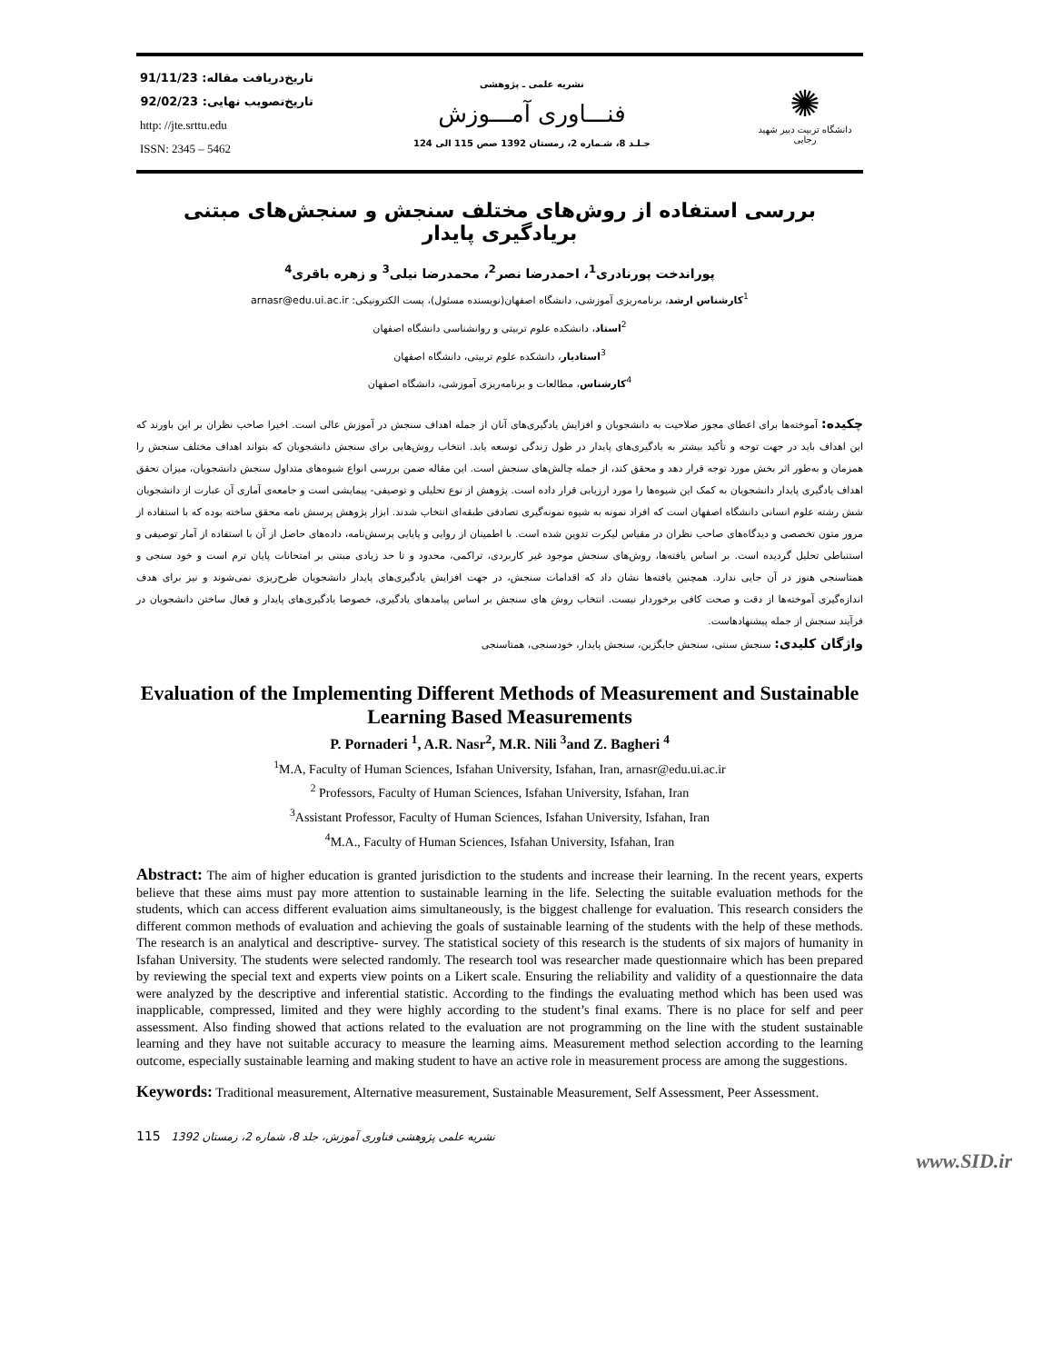تاریخ‌دریافت مقاله: 91/11/23
تاریخ‌تصویب نهایی: 92/02/23
http: //jte.srttu.edu
ISSN: 2345 – 5462
نشریه علمی ـ پژوهشی
فنـــاوری آمـــوزش
جـلـد 8، شـماره 2، زمستان 1392 صص 115 الی 124
✺
دانشگاه تربیت دبیر شهید رجایی
بررسی استفاده از روش‌های مختلف سنجش و سنجش‌های مبتنی بریادگیری پایدار
پوراندخت پورنادری<sup>1</sup>، احمدرضا نصر<sup>2</sup>، محمدرضا نیلی<sup>3</sup> و زهره باقری<sup>4</sup>
<sup>1</sup> کارشناس ارشد، برنامه‌ریزی آموزشی، دانشگاه اصفهان(نویسنده مسئول)، پست الکترونیکی: arnasr@edu.ui.ac.ir
<sup>2</sup> استاد، دانشکده علوم تربیتی و روانشناسی دانشگاه اصفهان
<sup>3</sup> استادیار، دانشکده علوم تربیتی، دانشگاه اصفهان
<sup>4</sup> کارشناس، مطالعات و برنامه‌ریزی آموزشی، دانشگاه اصفهان
چکیده: آموخته‌ها برای اعطای مجوز صلاحیت به دانشجویان و افزایش یادگیری‌های آنان از جمله اهداف سنجش در آموزش عالی است. اخیرا صاحب نظران بر این باورند که این اهداف باید در جهت توجه و تأکید بیشتر به یادگیری‌های پایدار در طول زندگی توسعه یابد. انتخاب روش‌هایی برای سنجش دانشجویان که بتواند اهداف مختلف سنجش را همزمان و به‌طور اثر بخش مورد توجه قرار دهد و محقق کند، از جمله چالش‌های سنجش است. این مقاله ضمن بررسی انواع شیوه‌های متداول سنجش دانشجویان، میزان تحقق اهداف یادگیری پایدار دانشجویان به کمک این شیوه‌ها را مورد ارزیابی قرار داده است. پژوهش از نوع تحلیلی و توصیفی- پیمایشی است و جامعه‌ی آماری آن عبارت از دانشجویان شش رشته علوم انسانی دانشگاه اصفهان است که افراد نمونه به شیوه نمونه‌گیری تصادفی طبقه‌ای انتخاب شدند. ابزار پژوهش پرسش نامه محقق ساخته بوده که با استفاده از مرور متون تخصصی و دیدگاه‌های صاحب نظران در مقیاس لیکرت تدوین شده است. با اطمینان از روایی و پایایی پرسش‌نامه، داده‌های حاصل از آن با استفاده از آمار توصیفی و استنباطی تحلیل گردیده است. بر اساس یافته‌ها، روش‌های سنجش موجود غیر کاربردی، تراکمی، محدود و تا حد زیادی مبتنی بر امتحانات پایان ترم است و خود سنجی و همتاسنجی هنوز در آن جایی ندارد. همچنین یافته‌ها نشان داد که اقدامات سنجش، در جهت افزایش یادگیری‌های پایدار دانشجویان طرح‌ریزی نمی‌شوند و نیز برای هدف اندازه‌گیری آموخته‌ها از دقت و صحت کافی برخوردار نیست. انتخاب روش های سنجش بر اساس پیامدهای یادگیری، خصوصا یادگیری‌های پایدار و فعال ساختن دانشجویان در فرآیند سنجش از جمله پیشنهادهاست.
واژگان کلیدی: سنجش سنتی، سنجش جایگزین، سنجش پایدار، خودسنجی، همتاسنجی
Evaluation of the Implementing Different Methods of Measurement and Sustainable Learning Based Measurements
P. Pornaderi <sup>1</sup>, A.R. Nasr<sup>2</sup>, M.R. Nili <sup>3</sup>and Z. Bagheri <sup>4</sup>
<sup>1</sup> M.A, Faculty of Human Sciences, Isfahan University, Isfahan, Iran, arnasr@edu.ui.ac.ir
<sup>2</sup> Professors, Faculty of Human Sciences, Isfahan University, Isfahan, Iran
<sup>3</sup> Assistant Professor, Faculty of Human Sciences, Isfahan University, Isfahan, Iran
<sup>4</sup> M.A., Faculty of Human Sciences, Isfahan University, Isfahan, Iran
Abstract: The aim of higher education is granted jurisdiction to the students and increase their learning. In the recent years, experts believe that these aims must pay more attention to sustainable learning in the life. Selecting the suitable evaluation methods for the students, which can access different evaluation aims simultaneously, is the biggest challenge for evaluation. This research considers the different common methods of evaluation and achieving the goals of sustainable learning of the students with the help of these methods. The research is an analytical and descriptive- survey. The statistical society of this research is the students of six majors of humanity in Isfahan University. The students were selected randomly. The research tool was researcher made questionnaire which has been prepared by reviewing the special text and experts view points on a Likert scale. Ensuring the reliability and validity of a questionnaire the data were analyzed by the descriptive and inferential statistic. According to the findings the evaluating method which has been used was inapplicable, compressed, limited and they were highly according to the student’s final exams. There is no place for self and peer assessment. Also finding showed that actions related to the evaluation are not programming on the line with the student sustainable learning and they have not suitable accuracy to measure the learning aims. Measurement method selection according to the learning outcome, especially sustainable learning and making student to have an active role in measurement process are among the suggestions.
Keywords: Traditional measurement, Alternative measurement, Sustainable Measurement, Self Assessment, Peer Assessment.
نشریه علمی پژوهشی فناوری آموزش، جلد 8، شماره 2، زمستان 1392 115
www.SID.ir